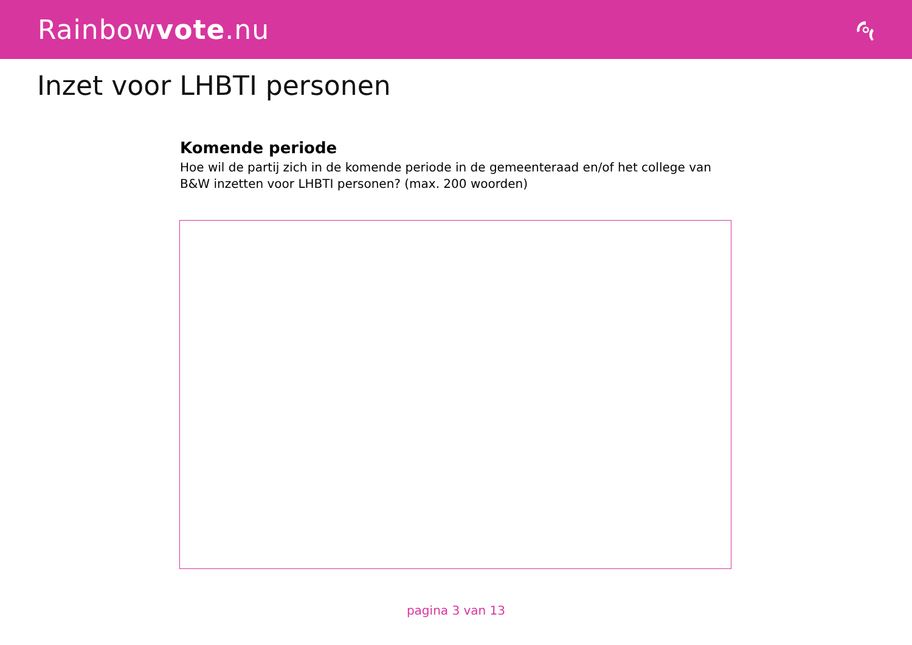Rainbowvote.nu
Inzet voor LHBTI personen
Komende periode
Hoe wil de partij zich in de komende periode in de gemeenteraad en/of het college van B&W inzetten voor LHBTI personen? (max. 200 woorden)
pagina 3 van 13